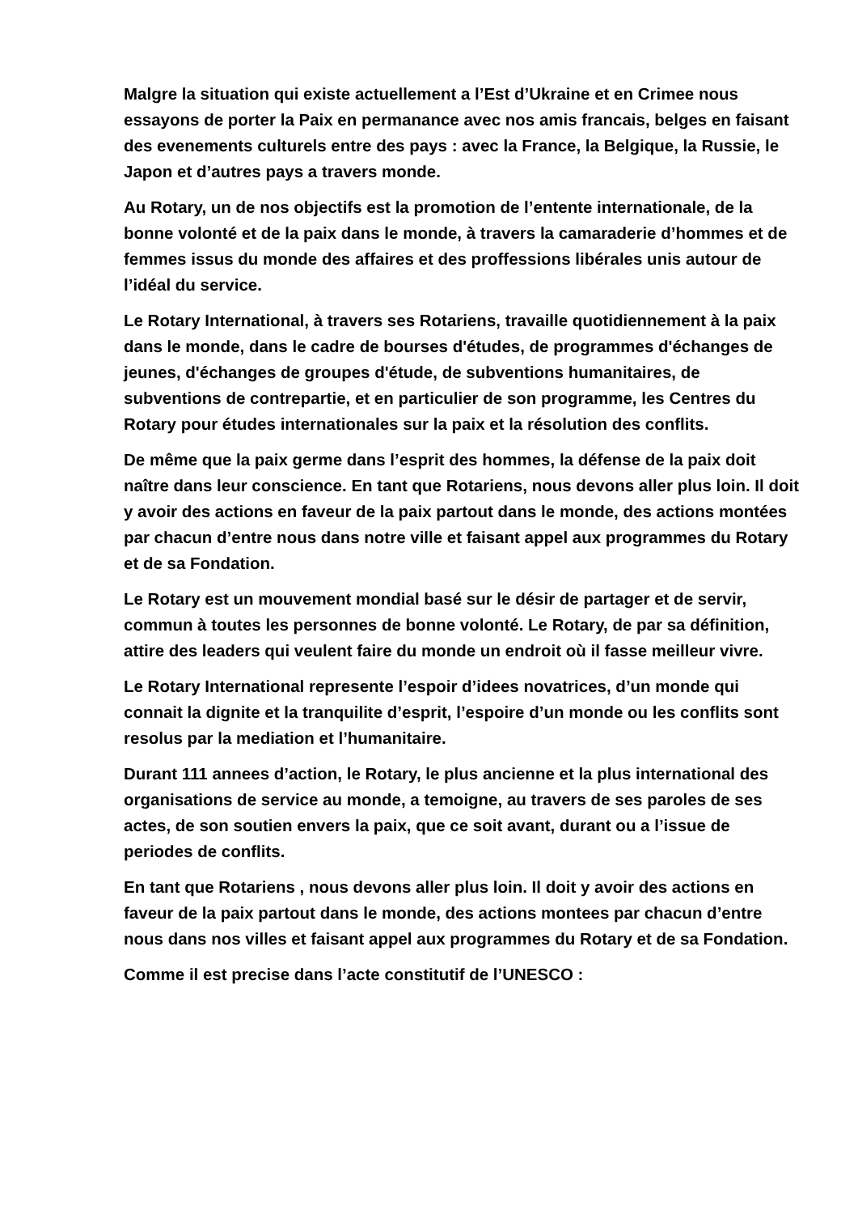Malgre la situation qui existe actuellement a l’Est d’Ukraine et en Crimee nous essayons de porter la Paix en permanance avec nos amis francais, belges en faisant des evenements culturels entre des pays : avec la France, la Belgique, la Russie, le Japon et d’autres pays a travers monde.
Au Rotary, un de nos objectifs est la promotion de l’entente internationale, de la bonne volonté et de la paix dans le monde, à travers la camaraderie d’hommes et de femmes issus du monde des affaires et des proffessions libérales unis autour de l’idéal du service.
Le Rotary International, à travers ses Rotariens, travaille quotidiennement à la paix dans le monde, dans le cadre de bourses d'études, de programmes d'échanges de jeunes, d'échanges de groupes d'étude, de subventions humanitaires, de subventions de contrepartie, et en particulier de son programme, les Centres du Rotary pour études internationales sur la paix et la résolution des conflits.
De même que la paix germe dans l’esprit des hommes, la défense de la paix doit naître dans leur conscience. En tant que Rotariens, nous devons aller plus loin. Il doit y avoir des actions en faveur de la paix partout dans le monde, des actions montées par chacun d’entre nous dans notre ville et faisant appel aux programmes du Rotary et de sa Fondation.
Le Rotary est un mouvement mondial basé sur le désir de partager et de servir, commun à toutes les personnes de bonne volonté. Le Rotary, de par sa définition, attire des leaders qui veulent faire du monde un endroit où il fasse meilleur vivre.
Le Rotary International represente l’espoir d’idees novatrices, d’un monde qui connait la dignite et la tranquilite d’esprit, l’espoire d’un monde ou les conflits sont resolus par la mediation et l’humanitaire.
Durant 111 annees d’action, le Rotary, le plus ancienne et la plus international des organisations de service au monde, a temoigne, au travers de ses paroles de ses actes, de son soutien envers la paix, que ce soit avant, durant ou a l’issue de periodes de conflits.
En tant que Rotariens , nous devons aller plus loin. Il doit y avoir des actions en faveur de la paix partout dans le monde, des actions montees par chacun d’entre nous dans nos villes et faisant appel aux programmes du Rotary et de sa Fondation.
Comme il est precise dans l’acte constitutif de l’UNESCO :